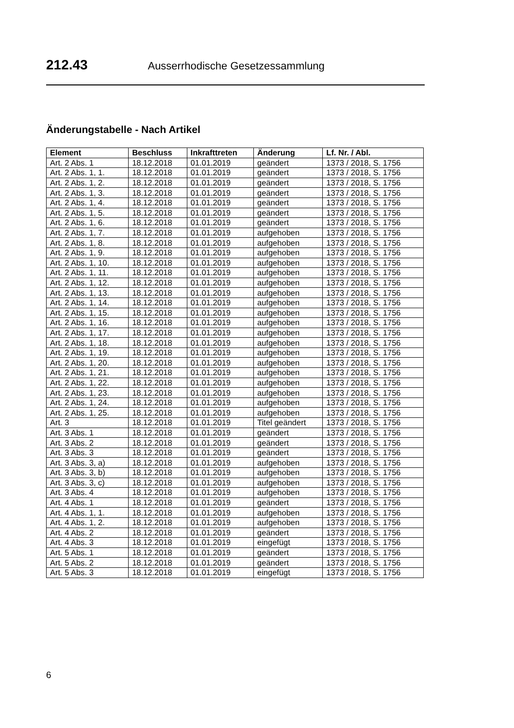212.43 Ausserrhodische Gesetzessammlung
Änderungstabelle - Nach Artikel
| Element | Beschluss | Inkrafttreten | Änderung | Lf. Nr. / Abl. |
| --- | --- | --- | --- | --- |
| Art. 2 Abs. 1 | 18.12.2018 | 01.01.2019 | geändert | 1373 / 2018, S. 1756 |
| Art. 2 Abs. 1, 1. | 18.12.2018 | 01.01.2019 | geändert | 1373 / 2018, S. 1756 |
| Art. 2 Abs. 1, 2. | 18.12.2018 | 01.01.2019 | geändert | 1373 / 2018, S. 1756 |
| Art. 2 Abs. 1, 3. | 18.12.2018 | 01.01.2019 | geändert | 1373 / 2018, S. 1756 |
| Art. 2 Abs. 1, 4. | 18.12.2018 | 01.01.2019 | geändert | 1373 / 2018, S. 1756 |
| Art. 2 Abs. 1, 5. | 18.12.2018 | 01.01.2019 | geändert | 1373 / 2018, S. 1756 |
| Art. 2 Abs. 1, 6. | 18.12.2018 | 01.01.2019 | geändert | 1373 / 2018, S. 1756 |
| Art. 2 Abs. 1, 7. | 18.12.2018 | 01.01.2019 | aufgehoben | 1373 / 2018, S. 1756 |
| Art. 2 Abs. 1, 8. | 18.12.2018 | 01.01.2019 | aufgehoben | 1373 / 2018, S. 1756 |
| Art. 2 Abs. 1, 9. | 18.12.2018 | 01.01.2019 | aufgehoben | 1373 / 2018, S. 1756 |
| Art. 2 Abs. 1, 10. | 18.12.2018 | 01.01.2019 | aufgehoben | 1373 / 2018, S. 1756 |
| Art. 2 Abs. 1, 11. | 18.12.2018 | 01.01.2019 | aufgehoben | 1373 / 2018, S. 1756 |
| Art. 2 Abs. 1, 12. | 18.12.2018 | 01.01.2019 | aufgehoben | 1373 / 2018, S. 1756 |
| Art. 2 Abs. 1, 13. | 18.12.2018 | 01.01.2019 | aufgehoben | 1373 / 2018, S. 1756 |
| Art. 2 Abs. 1, 14. | 18.12.2018 | 01.01.2019 | aufgehoben | 1373 / 2018, S. 1756 |
| Art. 2 Abs. 1, 15. | 18.12.2018 | 01.01.2019 | aufgehoben | 1373 / 2018, S. 1756 |
| Art. 2 Abs. 1, 16. | 18.12.2018 | 01.01.2019 | aufgehoben | 1373 / 2018, S. 1756 |
| Art. 2 Abs. 1, 17. | 18.12.2018 | 01.01.2019 | aufgehoben | 1373 / 2018, S. 1756 |
| Art. 2 Abs. 1, 18. | 18.12.2018 | 01.01.2019 | aufgehoben | 1373 / 2018, S. 1756 |
| Art. 2 Abs. 1, 19. | 18.12.2018 | 01.01.2019 | aufgehoben | 1373 / 2018, S. 1756 |
| Art. 2 Abs. 1, 20. | 18.12.2018 | 01.01.2019 | aufgehoben | 1373 / 2018, S. 1756 |
| Art. 2 Abs. 1, 21. | 18.12.2018 | 01.01.2019 | aufgehoben | 1373 / 2018, S. 1756 |
| Art. 2 Abs. 1, 22. | 18.12.2018 | 01.01.2019 | aufgehoben | 1373 / 2018, S. 1756 |
| Art. 2 Abs. 1, 23. | 18.12.2018 | 01.01.2019 | aufgehoben | 1373 / 2018, S. 1756 |
| Art. 2 Abs. 1, 24. | 18.12.2018 | 01.01.2019 | aufgehoben | 1373 / 2018, S. 1756 |
| Art. 2 Abs. 1, 25. | 18.12.2018 | 01.01.2019 | aufgehoben | 1373 / 2018, S. 1756 |
| Art. 3 | 18.12.2018 | 01.01.2019 | Titel geändert | 1373 / 2018, S. 1756 |
| Art. 3 Abs. 1 | 18.12.2018 | 01.01.2019 | geändert | 1373 / 2018, S. 1756 |
| Art. 3 Abs. 2 | 18.12.2018 | 01.01.2019 | geändert | 1373 / 2018, S. 1756 |
| Art. 3 Abs. 3 | 18.12.2018 | 01.01.2019 | geändert | 1373 / 2018, S. 1756 |
| Art. 3 Abs. 3, a) | 18.12.2018 | 01.01.2019 | aufgehoben | 1373 / 2018, S. 1756 |
| Art. 3 Abs. 3, b) | 18.12.2018 | 01.01.2019 | aufgehoben | 1373 / 2018, S. 1756 |
| Art. 3 Abs. 3, c) | 18.12.2018 | 01.01.2019 | aufgehoben | 1373 / 2018, S. 1756 |
| Art. 3 Abs. 4 | 18.12.2018 | 01.01.2019 | aufgehoben | 1373 / 2018, S. 1756 |
| Art. 4 Abs. 1 | 18.12.2018 | 01.01.2019 | geändert | 1373 / 2018, S. 1756 |
| Art. 4 Abs. 1, 1. | 18.12.2018 | 01.01.2019 | aufgehoben | 1373 / 2018, S. 1756 |
| Art. 4 Abs. 1, 2. | 18.12.2018 | 01.01.2019 | aufgehoben | 1373 / 2018, S. 1756 |
| Art. 4 Abs. 2 | 18.12.2018 | 01.01.2019 | geändert | 1373 / 2018, S. 1756 |
| Art. 4 Abs. 3 | 18.12.2018 | 01.01.2019 | eingefügt | 1373 / 2018, S. 1756 |
| Art. 5 Abs. 1 | 18.12.2018 | 01.01.2019 | geändert | 1373 / 2018, S. 1756 |
| Art. 5 Abs. 2 | 18.12.2018 | 01.01.2019 | geändert | 1373 / 2018, S. 1756 |
| Art. 5 Abs. 3 | 18.12.2018 | 01.01.2019 | eingefügt | 1373 / 2018, S. 1756 |
6